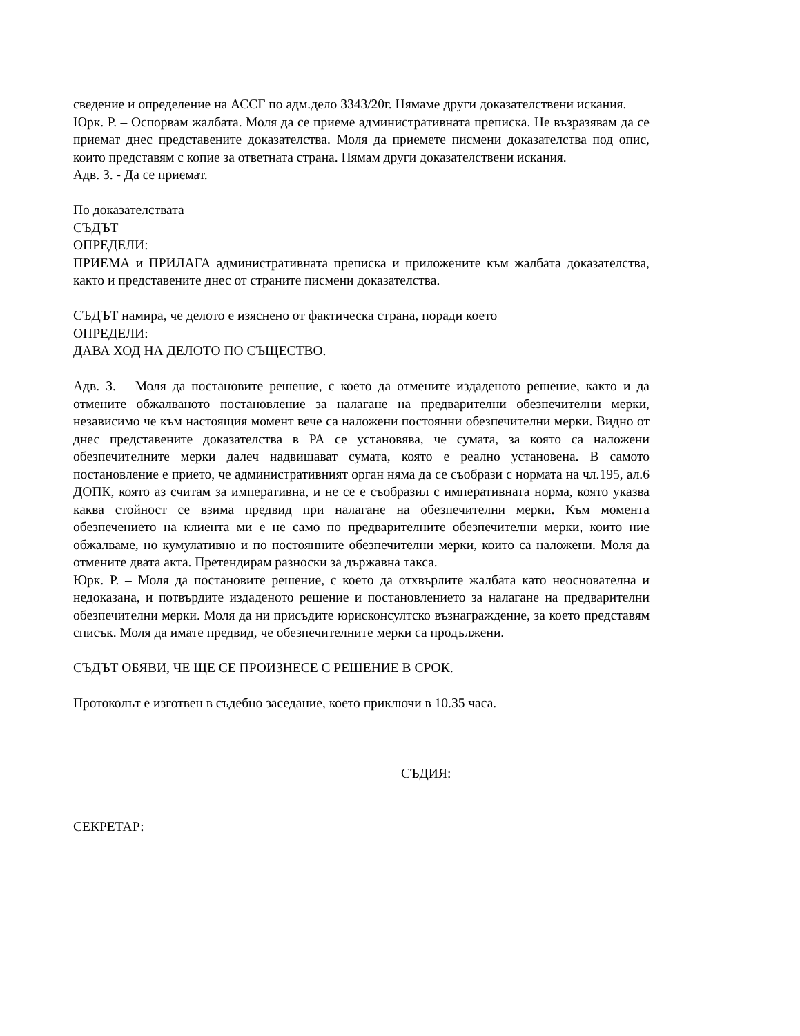сведение и определение на АССГ по адм.дело 3343/20г. Нямаме други доказателствени искания.
Юрк. Р. – Оспорвам жалбата. Моля да се приеме административната преписка. Не възразявам да се приемат днес представените доказателства. Моля да приемете писмени доказателства под опис, които представям с копие за ответната страна. Нямам други доказателствени искания.
Адв. З. - Да се приемат.
По доказателствата
СЪДЪТ
ОПРЕДЕЛИ:
ПРИЕМА и ПРИЛАГА административната преписка и приложените към жалбата доказателства, както и представените днес от страните писмени доказателства.
СЪДЪТ намира, че делото е изяснено от фактическа страна, поради което
ОПРЕДЕЛИ:
ДАВА ХОД НА ДЕЛОТО ПО СЪЩЕСТВО.
Адв. З. – Моля да постановите решение, с което да отмените издаденото решение, както и да отмените обжалваното постановление за налагане на предварителни обезпечителни мерки, независимо че към настоящия момент вече са наложени постоянни обезпечителни мерки. Видно от днес представените доказателства в РА се установява, че сумата, за която са наложени обезпечителните мерки далеч надвишават сумата, която е реално установена. В самото постановление е прието, че административният орган няма да се съобрази с нормата на чл.195, ал.6 ДОПК, която аз считам за императивна, и не се е съобразил с императивната норма, която указва каква стойност се взима предвид при налагане на обезпечителни мерки. Към момента обезпечението на клиента ми е не само по предварителните обезпечителни мерки, които ние обжалваме, но кумулативно и по постоянните обезпечителни мерки, които са наложени. Моля да отмените двата акта. Претендирам разноски за държавна такса.
Юрк. Р. – Моля да постановите решение, с което да отхвърлите жалбата като неоснователна и недоказана, и потвърдите издаденото решение и постановлението за налагане на предварителни обезпечителни мерки. Моля да ни присъдите юрисконсултско възнаграждение, за което представям списък. Моля да имате предвид, че обезпечителните мерки са продължени.
СЪДЪТ ОБЯВИ, ЧЕ ЩЕ СЕ ПРОИЗНЕСЕ С РЕШЕНИЕ В СРОК.
Протоколът е изготвен в съдебно заседание, което приключи в 10.35 часа.
СЪДИЯ:
СЕКРЕТАР: